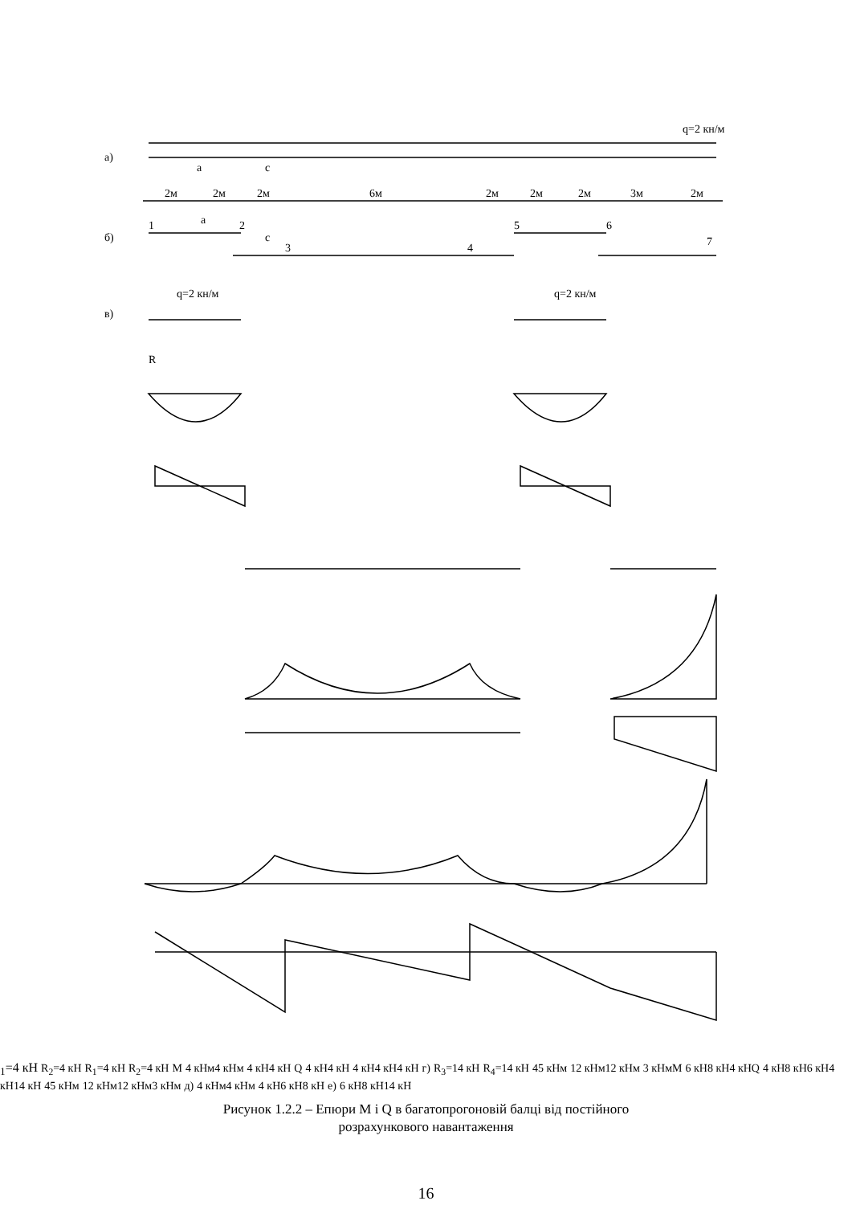а)
q=2 кн/м
a
c
2м
2м
2м
6м
2м
2м
2м
3м
2м
б)
1
a
2
c
3
4
5
6
7
в)
q=2 кн/м
q=2 кн/м
R1=4 кН
R2=4 кН
R1=4 кН
R2=4 кН
M
4 кНм
4 кНм
4 кН
4 кН
Q
4 кН
4 кН
4 кН
4 кН
4 кН
г)
R3=14 кН
R4=14 кН
45 кНм
12 кНм
12 кНм
3 кНм
M
6 кН
8 кН
4 кН
Q
4 кН
8 кН
6 кН
4 кН
14 кН
45 кНм
12 кНм
12 кНм
3 кНм
д)
4 кНм
4 кНм
4 кН
6 кН
8 кН
е)
6 кН
8 кН
14 кН
Рисунок 1.2.2 – Епюри M і Q в багатопрогоновій балці від постійного
розрахункового навантаження
16